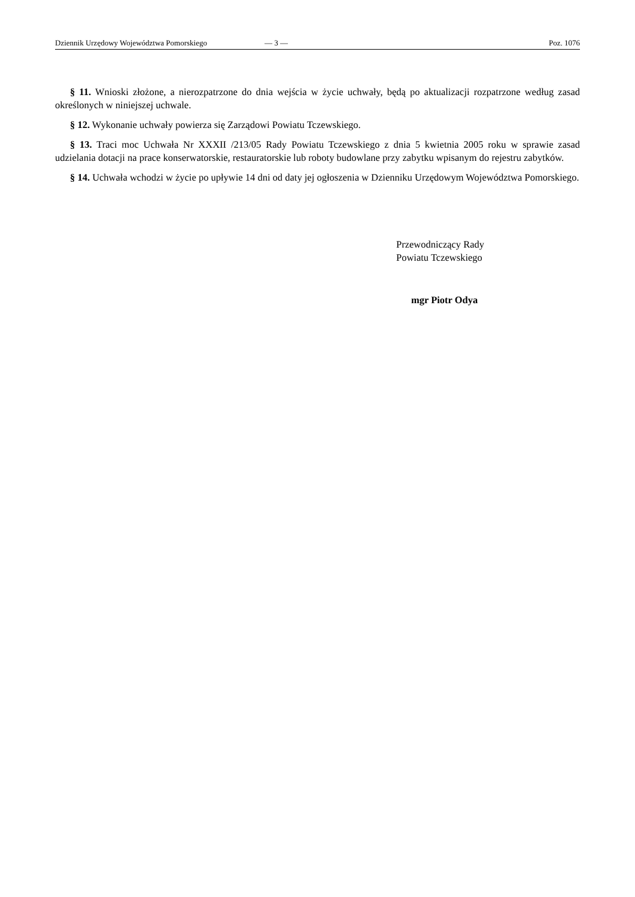Dziennik Urzędowy Województwa Pomorskiego — 3 — Poz. 1076
§ 11. Wnioski złożone, a nierozpatrzone do dnia wejścia w życie uchwały, będą po aktualizacji rozpatrzone według zasad określonych w niniejszej uchwale.
§ 12. Wykonanie uchwały powierza się Zarządowi Powiatu Tczewskiego.
§ 13. Traci moc Uchwała Nr XXXII /213/05 Rady Powiatu Tczewskiego z dnia 5 kwietnia 2005 roku w sprawie zasad udzielania dotacji na prace konserwatorskie, restauratorskie lub roboty budowlane przy zabytku wpisanym do rejestru zabytków.
§ 14. Uchwała wchodzi w życie po upływie 14 dni od daty jej ogłoszenia w Dzienniku Urzędowym Województwa Pomorskiego.
Przewodniczący Rady
Powiatu Tczewskiego
mgr Piotr Odya